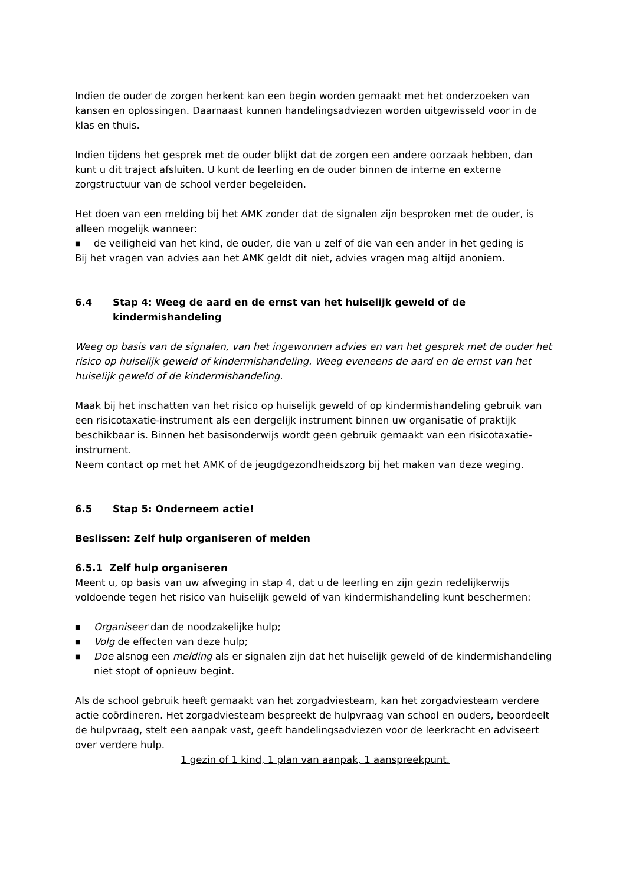Indien de ouder de zorgen herkent kan een begin worden gemaakt met het onderzoeken van kansen en oplossingen. Daarnaast kunnen handelingsadviezen worden uitgewisseld voor in de klas en thuis.
Indien tijdens het gesprek met de ouder blijkt dat de zorgen een andere oorzaak hebben, dan kunt u dit traject afsluiten. U kunt de leerling en de ouder binnen de interne en externe zorgstructuur van de school verder begeleiden.
Het doen van een melding bij het AMK zonder dat de signalen zijn besproken met de ouder, is alleen mogelijk wanneer:
■ de veiligheid van het kind, de ouder, die van u zelf of die van een ander in het geding is
Bij het vragen van advies aan het AMK geldt dit niet, advies vragen mag altijd anoniem.
6.4 Stap 4: Weeg de aard en de ernst van het huiselijk geweld of de kindermishandeling
Weeg op basis van de signalen, van het ingewonnen advies en van het gesprek met de ouder het risico op huiselijk geweld of kindermishandeling. Weeg eveneens de aard en de ernst van het huiselijk geweld of de kindermishandeling.
Maak bij het inschatten van het risico op huiselijk geweld of op kindermishandeling gebruik van een risicotaxatie-instrument als een dergelijk instrument binnen uw organisatie of praktijk beschikbaar is. Binnen het basisonderwijs wordt geen gebruik gemaakt van een risicotaxatie-instrument.
Neem contact op met het AMK of de jeugdgezondheidszorg bij het maken van deze weging.
6.5 Stap 5: Onderneem actie!
Beslissen: Zelf hulp organiseren of melden
6.5.1 Zelf hulp organiseren
Meent u, op basis van uw afweging in stap 4, dat u de leerling en zijn gezin redelijkerwijs voldoende tegen het risico van huiselijk geweld of van kindermishandeling kunt beschermen:
■ Organiseer dan de noodzakelijke hulp;
■ Volg de effecten van deze hulp;
■ Doe alsnog een melding als er signalen zijn dat het huiselijk geweld of de kindermishandeling niet stopt of opnieuw begint.
Als de school gebruik heeft gemaakt van het zorgadviesteam, kan het zorgadviesteam verdere actie coördineren. Het zorgadviesteam bespreekt de hulpvraag van school en ouders, beoordeelt de hulpvraag, stelt een aanpak vast, geeft handelingsadviezen voor de leerkracht en adviseert over verdere hulp.
1 gezin of 1 kind, 1 plan van aanpak, 1 aanspreekpunt.